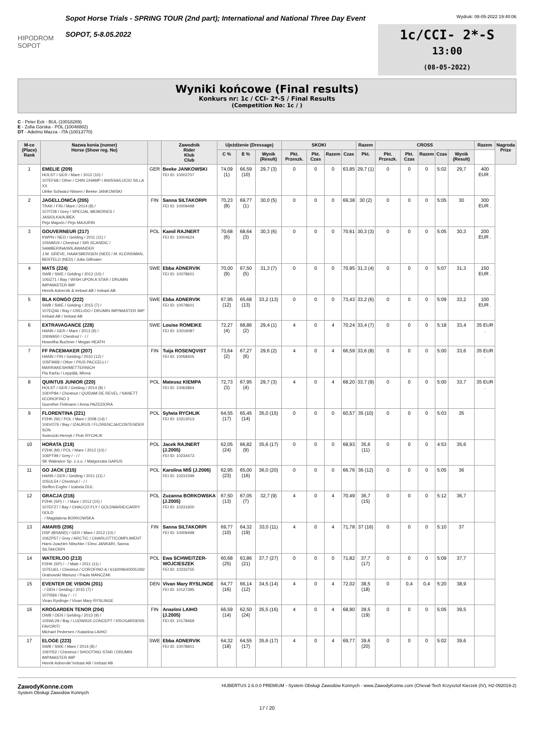HIPODROM SOPOT
Sopot Horse Trials - SPRING TOUR (2nd part); International and National Three Day Event
SOPOT, 5-8.05.2022
Wydruk: 08-05-2022 19:40:06
1c/CCI- 2*-S
13:00
(08-05-2022)
Wyniki końcowe (Final results)
Konkurs nr: 1c / CCI- 2*-S / Final Results
(Competition No: 1c / )
C - Peter Eck - BUL (10018289)
E - Zofia Górska - POL (10048882)
DT - Adelmo Mazza - ITA (10013770)
| M-ce (Place) Rank | Nazwa konia (numer) Horse (Show reg. No) | | Zawodnik Rider Klub Club | Ujeżdżenie (Dressage) | | | SKOKI | | | | Razem | CROSS | | | | | Razem | Nagroda Prize |
| --- | --- | --- | --- | --- | --- | --- | --- | --- | --- | --- | --- | --- | --- | --- | --- | --- | --- | --- |
| | | | | C % | E % | Wynik (Result) | Pkt. Przeszk. | Pkt. Czas | Razem | Czas | Pkt. | Pkt. Przeszk. | Pkt. Czas | Razem | Czas | Wynik (Result) | | |
| 1 | EMELIE (209) HOLST / GER / Mare / 2012 (10) / 107EF68 / Other / CHIN CHAMP / ANISSA/LUCIO SILLA XX Ulrike Schwarz-Nissen / Beeke JANKOWSKI | GER | Beeke JANKOWSKI FEI ID: 10003707 | 74,09 (1) | 66,59 (10) | 29,7 (3) | 0 | 0 | 0 | 63,85 | 29,7 (1) | 0 | 0 | 0 | 5:02 | 29,7 | 400 EUR . | |
| 2 | JAGELLONICA (205) TRAK / FIN / Mare / 2014 (8) / 107IT28 / Grey / SPECIAL MEMORIES / JASIOLKA/AJBEK Pirjo Majurin / Pirjo MAJURIN | FIN | Sanna SILTAKORPI FEI ID: 10009498 | 70,23 (8) | 69,77 (1) | 30,0 (5) | 0 | 0 | 0 | 69,38 | 30 (2) | 0 | 0 | 0 | 5:05 | 30 | 300 EUR . | |
| 3 | GOUVERNEUR (217) KWPN / NED / Gelding / 2011 (11) / 105NM19 / Chestnut / SIR SCANDIC / SAMBERINA/WILAWANDER J.W. GREVE, HAAKSBERGEN (NED) / M. KLEINSMAN, BENTELO (NED) / Julia Gillmaier | POL | Kamil RAJNERT FEI ID: 10004624 | 70,68 (6) | 68,64 (3) | 30,3 (6) | 0 | 0 | 0 | 70,61 | 30,3 (3) | 0 | 0 | 0 | 5:05 | 30,3 | 200 EUR . | |
| 4 | MATS (224) SWB / SWE / Gelding / 2012 (10) / 106IZ71 / Bay / WISH UPON A STAR / DRUMIN IMP/MASTER IMP Henrik Adnervik & Irebast AB / Irebast AB | SWE | Ebba ADNERVIK FEI ID: 10078601 | 70,00 (9) | 67,50 (5) | 31,3 (7) | 0 | 0 | 0 | 70,95 | 31,3 (4) | 0 | 0 | 0 | 5:07 | 31,3 | 150 EUR . | |
| 5 | BLA KONGO (222) SWB / SWE / Gelding / 2015 (7) / 107EQ46 / Bay / CRELIDO / DRUMIN IMP/MASTER IMP Irebast AB / Irebast AB | SWE | Ebba ADNERVIK FEI ID: 10078601 | 67,95 (12) | 65,68 (13) | 33,2 (13) | 0 | 0 | 0 | 73,43 | 33,2 (6) | 0 | 0 | 0 | 5:09 | 33,2 | 100 EUR . | |
| 6 | EXTRAVAGANCE (228) HANN / GER / Mare / 2013 (9) / 106WA50 / Chestnut / - / / Hoswitha Buchner / Megan HEATH | SWE | Louise ROMEIKE FEI ID: 10019087 | 72,27 (4) | 68,86 (2) | 29,4 (1) | 4 | 0 | 4 | 70,24 | 33,4 (7) | 0 | 0 | 0 | 5:18 | 33,4 | 35 EUR . | |
| 7 | FF PACEMAKER (207) HANN / FIN / Gelding / 2010 (12) / 105FW68 / Other / PIUS PACCELLI / MARRAKESH/METTERNICH Pia Karhu / Leppälä, Minna | FIN | Tuija ROSENQVIST FEI ID: 10058405 | 73,64 (2) | 67,27 (6) | 29,6 (2) | 4 | 0 | 4 | 66,59 | 33,6 (8) | 0 | 0 | 0 | 5:00 | 33,6 | 35 EUR . | |
| 8 | QUINTUS JUNIOR (220) HOLST / GER / Gelding / 2014 (8) / 106YP84 / Chestnut / QUIDAM DE REVEL / NANETT I/COROFINO 2 Guenther Fielmann / Anna PAZDZIORA | POL | Mateusz KIEMPA FEI ID: 10063864 | 72,73 (3) | 67,95 (4) | 29,7 (3) | 4 | 0 | 4 | 68,20 | 33,7 (9) | 0 | 0 | 0 | 5:00 | 33,7 | 35 EUR . | |
| 9 | FLORENTINA (221) PZHK (W) / POL / Mare / 2008 (14) / 106VO76 / Bay / IZAURUS / FLORENCJA/CONTENDER SON Swiecicki Henryk / Piotr RYCHLIK | POL | Sylwia RYCHLIK FEI ID: 10213013 | 64,55 (17) | 65,45 (14) | 35,0 (15) | 0 | 0 | 0 | 60,57 | 35 (10) | 0 | 0 | 0 | 5:03 | 35 | | |
| 10 | HORATA (218) PZHK (M) / POL / Mare / 2012 (10) / 106PT99 / Grey / - / / SK Walewice Sp. z o.o. / Malgorzata GARUS | POL | Jacek RAJNERT (J.2005) FEI ID: 10234473 | 62,05 (24) | 66,82 (9) | 35,6 (17) | 0 | 0 | 0 | 68,93 | 35,6 (11) | 0 | 0 | 0 | 4:53 | 35,6 | | |
| 11 | GO JACK (215) HANN / GER / Gelding / 2011 (11) / 105UL54 / Chestnut / - / / Steffen Engfer / Izabela DUL | POL | Karolina MIŚ (J.2006) FEI ID: 10231599 | 62,95 (23) | 65,00 (16) | 36,0 (20) | 0 | 0 | 0 | 66,76 | 36 (12) | 0 | 0 | 0 | 5:05 | 36 | | |
| 12 | GRACJA (216) PZHK (SP) / - / Mare / 2012 (10) / 107EF27 / Bay / CHACCO FLY / GOLDMARIE/CARRY GOLD - / Magdalena BORKOWSKA | POL | Zuzanna BORKOWSKA (J.2005) FEI ID: 10231600 | 67,50 (13) | 67,05 (7) | 32,7 (9) | 4 | 0 | 4 | 70,49 | 36,7 (15) | 0 | 0 | 0 | 5:12 | 36,7 | | |
| 13 | AMARIS (206) DSP (BRAND) / GER / Mare / 2012 (10) / 106ZP57 / Grey / ARCTIC / CHARLOTT/COMPLIMENT Hans-Joachim Nitschke / Elmo JANKARI, Sanna SILTAKORPI | FIN | Sanna SILTAKORPI FEI ID: 10009498 | 69,77 (10) | 64,32 (19) | 33,0 (11) | 4 | 0 | 4 | 71,78 | 37 (16) | 0 | 0 | 0 | 5:10 | 37 | | |
| 14 | WATERLOO (213) PZHK (SP) / - / Male / 2011 (11) / 107EU61 / Chestnut / COROFINO A / 616009640005193/ Grabowski Mariusz / Paula MANCZAK | POL | Ewa SCHWEITZER-WOJCIESZEK FEI ID: 10233755 | 60,68 (25) | 63,86 (21) | 37,7 (27) | 0 | 0 | 0 | 71,82 | 37,7 (17) | 0 | 0 | 0 | 5:09 | 37,7 | | |
| 15 | EVENTER DE VISION (201) - / DEN / Gelding / 2015 (7) / 107IS66 / Bay / - / / Vivan Ryslinge / Vivan Mary RYSLINGE | DEN | Vivan Mary RYSLINGE FEI ID: 10127395 | 64,77 (16) | 66,14 (12) | 34,5 (14) | 4 | 0 | 4 | 72,02 | 38,5 (18) | 0 | 0,4 | 0,4 | 5:20 | 38,9 | | |
| 16 | KROGARDEN TENOR (204) DWB / DEN / Gelding / 2013 (9) / 105WL29 / Bay / LUDWIGS CONCEPT / KROGARDENS FAVORIT/ Michael Pedersen / Katariina LAIHO | FIN | Anselmi LAIHO (J.2005) FEI ID: 10178469 | 66,59 (14) | 62,50 (24) | 35,5 (16) | 4 | 0 | 4 | 68,90 | 39,5 (19) | 0 | 0 | 0 | 5:05 | 39,5 | | |
| 17 | ELOGE (223) SWB / SWE / Mare / 2014 (8) / 106YI52 / Chestnut / SHOOTING STAR / DRUMIN IMP/MASTER IMP Henrik Adnervik/ Irebast AB / Irebast AB | SWE | Ebba ADNERVIK FEI ID: 10078601 | 64,32 (18) | 64,55 (17) | 35,6 (17) | 4 | 0 | 4 | 69,77 | 39,6 (20) | 0 | 0 | 0 | 5:02 | 39,6 | | |
ZawodyKonne.com
System Obsługi Zawodów Konnych
HUBERTUS 2.6.0.0 PREMIUM - System Obsługi Zawodów Konnych - www.ZawodyKonne.com (Cheval-Tech Krzysztof Kierzek (IV), H2-092019-2)
17 / 20